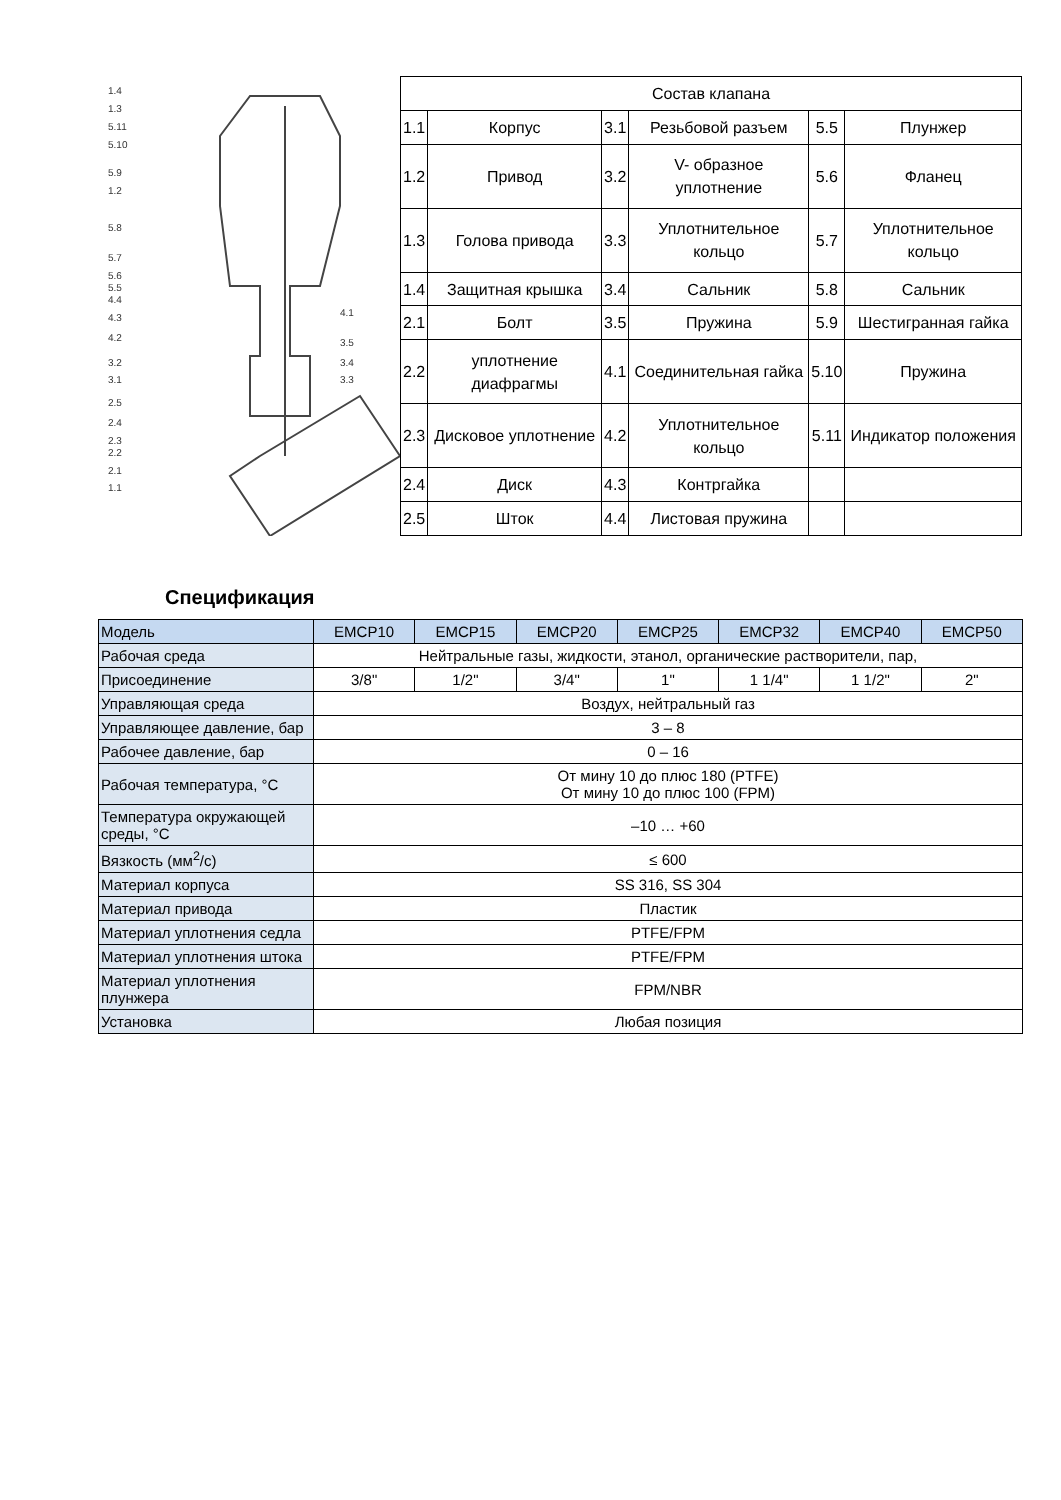1.4
1.3
5.11
5.10
5.9
1.2
5.8
5.7
5.6
5.5
4.4
4.3
4.2
3.2
3.1
2.5
2.4
2.3
2.2
2.1
1.1
4.1
3.5
3.4
3.3
| Состав клапана | | | | | |
| 1.1 | Корпус | 3.1 | Резьбовой разъем | 5.5 | Плунжер |
| 1.2 | Привод | 3.2 | V- образное уплотнение | 5.6 | Фланец |
| 1.3 | Голова привода | 3.3 | Уплотнительное кольцо | 5.7 | Уплотнительное кольцо |
| 1.4 | Защитная крышка | 3.4 | Сальник | 5.8 | Сальник |
| 2.1 | Болт | 3.5 | Пружина | 5.9 | Шестигранная гайка |
| 2.2 | уплотнение диафрагмы | 4.1 | Соединительная гайка | 5.10 | Пружина |
| 2.3 | Дисковое уплотнение | 4.2 | Уплотнительное кольцо | 5.11 | Индикатор положения |
| 2.4 | Диск | 4.3 | Контргайка | | |
| 2.5 | Шток | 4.4 | Листовая пружина | | |
Спецификация
| Модель | EMCP10 | EMCP15 | EMCP20 | EMCP25 | EMCP32 | EMCP40 | EMCP50 |
| Рабочая среда | Нейтральные газы, жидкости, этанол, органические растворители, пар, | | | | | | |
| Присоединение | 3/8" | 1/2" | 3/4" | 1" | 1 1/4" | 1 1/2" | 2" |
| Управляющая среда | Воздух, нейтральный газ | | | | | | |
| Управляющее давление, бар | 3 – 8 | | | | | | |
| Рабочее давление, бар | 0 – 16 | | | | | | |
| Рабочая температура, °С | От мину 10 до плюс 180 (PTFE) От мину 10 до плюс 100 (FPM) | | | | | | |
| Температура окружающей среды, °С | –10 … +60 | | | | | | |
| Вязкость (мм<sup>2</sup>/с) | ≤ 600 | | | | | | |
| Материал корпуса | SS 316, SS 304 | | | | | | |
| Материал привода | Пластик | | | | | | |
| Материал уплотнения седла | PTFE/FPM | | | | | | |
| Материал уплотнения штока | PTFE/FPM | | | | | | |
| Материал уплотнения плунжера | FPM/NBR | | | | | | |
| Установка | Любая позиция | | | | | | |